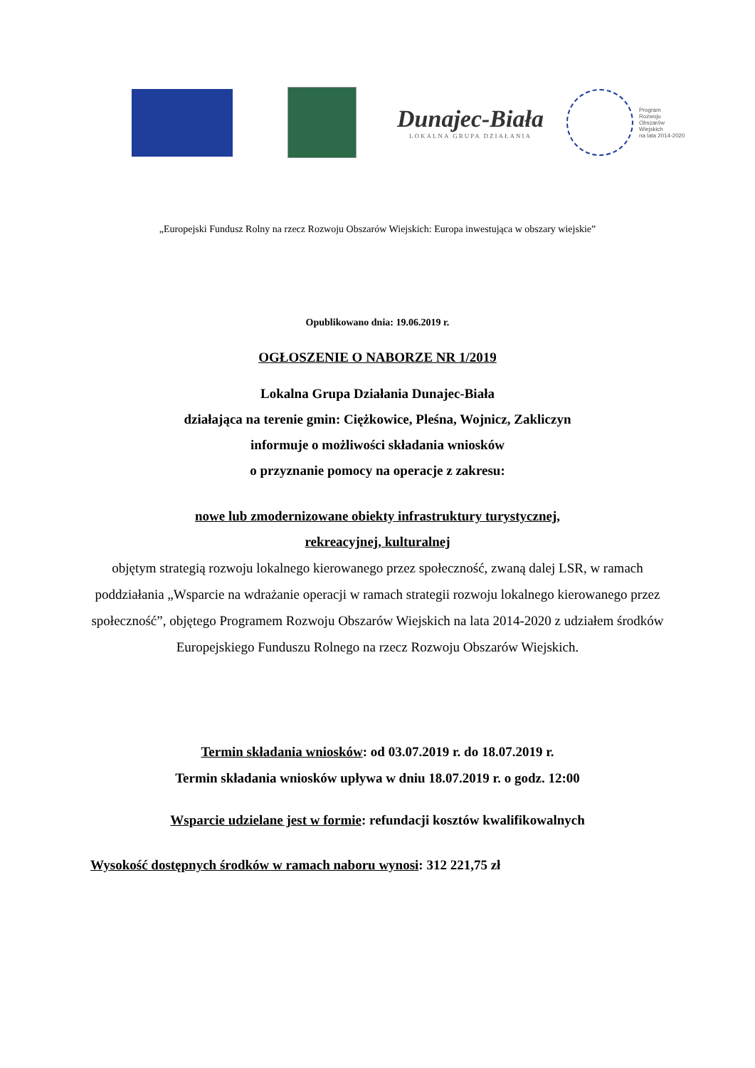Dunajec-Biała
LOKALNA GRUPA DZIAŁANIA
Program
Rozwoju
Obszarów
Wiejskich
na lata 2014-2020
„Europejski Fundusz Rolny na rzecz Rozwoju Obszarów Wiejskich: Europa inwestująca w obszary wiejskie”
Opublikowano dnia: 19.06.2019 r.
OGŁOSZENIE O NABORZE NR 1/2019
Lokalna Grupa Działania Dunajec-Biała
działająca na terenie gmin: Ciężkowice, Pleśna, Wojnicz, Zakliczyn
informuje o możliwości składania wniosków
o przyznanie pomocy na operacje z zakresu:
nowe lub zmodernizowane obiekty infrastruktury turystycznej,
rekreacyjnej, kulturalnej
objętym strategią rozwoju lokalnego kierowanego przez społeczność, zwaną dalej LSR, w ramach poddziałania „Wsparcie na wdrażanie operacji w ramach strategii rozwoju lokalnego kierowanego przez społeczność”, objętego Programem Rozwoju Obszarów Wiejskich na lata 2014-2020 z udziałem środków Europejskiego Funduszu Rolnego na rzecz Rozwoju Obszarów Wiejskich.
Termin składania wniosków: od 03.07.2019 r. do 18.07.2019 r.
Termin składania wniosków upływa w dniu 18.07.2019 r. o godz. 12:00
Wsparcie udzielane jest w formie: refundacji kosztów kwalifikowalnych
Wysokość dostępnych środków w ramach naboru wynosi: 312 221,75 zł